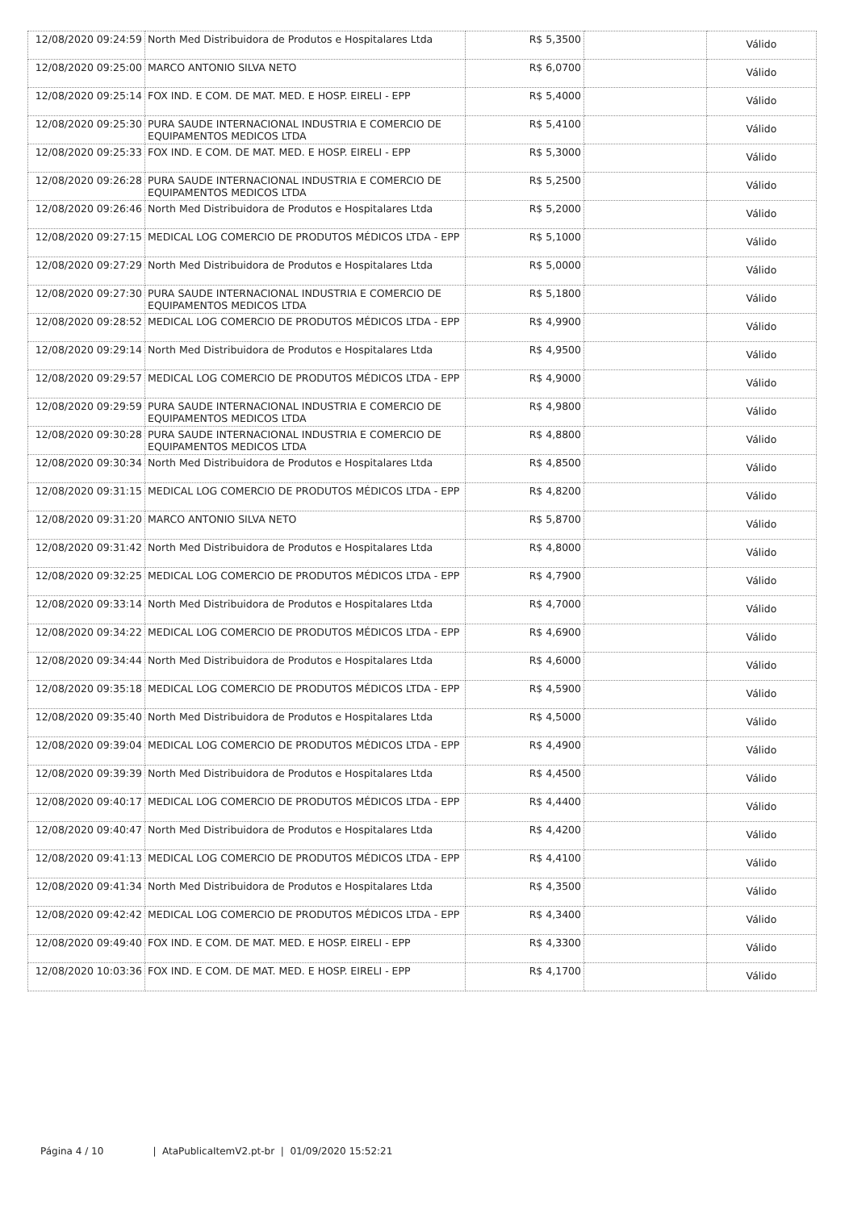| 12/08/2020 09:24:59 | North Med Distribuidora de Produtos e Hospitalares Ltda | R$ 5,3500 | | Válido |
| 12/08/2020 09:25:00 | MARCO ANTONIO SILVA NETO | R$ 6,0700 | | Válido |
| 12/08/2020 09:25:14 | FOX IND. E COM. DE MAT. MED. E HOSP. EIRELI - EPP | R$ 5,4000 | | Válido |
| 12/08/2020 09:25:30 | PURA SAUDE INTERNACIONAL INDUSTRIA E COMERCIO DE EQUIPAMENTOS MEDICOS LTDA | R$ 5,4100 | | Válido |
| 12/08/2020 09:25:33 | FOX IND. E COM. DE MAT. MED. E HOSP. EIRELI - EPP | R$ 5,3000 | | Válido |
| 12/08/2020 09:26:28 | PURA SAUDE INTERNACIONAL INDUSTRIA E COMERCIO DE EQUIPAMENTOS MEDICOS LTDA | R$ 5,2500 | | Válido |
| 12/08/2020 09:26:46 | North Med Distribuidora de Produtos e Hospitalares Ltda | R$ 5,2000 | | Válido |
| 12/08/2020 09:27:15 | MEDICAL LOG COMERCIO DE PRODUTOS MÉDICOS LTDA - EPP | R$ 5,1000 | | Válido |
| 12/08/2020 09:27:29 | North Med Distribuidora de Produtos e Hospitalares Ltda | R$ 5,0000 | | Válido |
| 12/08/2020 09:27:30 | PURA SAUDE INTERNACIONAL INDUSTRIA E COMERCIO DE EQUIPAMENTOS MEDICOS LTDA | R$ 5,1800 | | Válido |
| 12/08/2020 09:28:52 | MEDICAL LOG COMERCIO DE PRODUTOS MÉDICOS LTDA - EPP | R$ 4,9900 | | Válido |
| 12/08/2020 09:29:14 | North Med Distribuidora de Produtos e Hospitalares Ltda | R$ 4,9500 | | Válido |
| 12/08/2020 09:29:57 | MEDICAL LOG COMERCIO DE PRODUTOS MÉDICOS LTDA - EPP | R$ 4,9000 | | Válido |
| 12/08/2020 09:29:59 | PURA SAUDE INTERNACIONAL INDUSTRIA E COMERCIO DE EQUIPAMENTOS MEDICOS LTDA | R$ 4,9800 | | Válido |
| 12/08/2020 09:30:28 | PURA SAUDE INTERNACIONAL INDUSTRIA E COMERCIO DE EQUIPAMENTOS MEDICOS LTDA | R$ 4,8800 | | Válido |
| 12/08/2020 09:30:34 | North Med Distribuidora de Produtos e Hospitalares Ltda | R$ 4,8500 | | Válido |
| 12/08/2020 09:31:15 | MEDICAL LOG COMERCIO DE PRODUTOS MÉDICOS LTDA - EPP | R$ 4,8200 | | Válido |
| 12/08/2020 09:31:20 | MARCO ANTONIO SILVA NETO | R$ 5,8700 | | Válido |
| 12/08/2020 09:31:42 | North Med Distribuidora de Produtos e Hospitalares Ltda | R$ 4,8000 | | Válido |
| 12/08/2020 09:32:25 | MEDICAL LOG COMERCIO DE PRODUTOS MÉDICOS LTDA - EPP | R$ 4,7900 | | Válido |
| 12/08/2020 09:33:14 | North Med Distribuidora de Produtos e Hospitalares Ltda | R$ 4,7000 | | Válido |
| 12/08/2020 09:34:22 | MEDICAL LOG COMERCIO DE PRODUTOS MÉDICOS LTDA - EPP | R$ 4,6900 | | Válido |
| 12/08/2020 09:34:44 | North Med Distribuidora de Produtos e Hospitalares Ltda | R$ 4,6000 | | Válido |
| 12/08/2020 09:35:18 | MEDICAL LOG COMERCIO DE PRODUTOS MÉDICOS LTDA - EPP | R$ 4,5900 | | Válido |
| 12/08/2020 09:35:40 | North Med Distribuidora de Produtos e Hospitalares Ltda | R$ 4,5000 | | Válido |
| 12/08/2020 09:39:04 | MEDICAL LOG COMERCIO DE PRODUTOS MÉDICOS LTDA - EPP | R$ 4,4900 | | Válido |
| 12/08/2020 09:39:39 | North Med Distribuidora de Produtos e Hospitalares Ltda | R$ 4,4500 | | Válido |
| 12/08/2020 09:40:17 | MEDICAL LOG COMERCIO DE PRODUTOS MÉDICOS LTDA - EPP | R$ 4,4400 | | Válido |
| 12/08/2020 09:40:47 | North Med Distribuidora de Produtos e Hospitalares Ltda | R$ 4,4200 | | Válido |
| 12/08/2020 09:41:13 | MEDICAL LOG COMERCIO DE PRODUTOS MÉDICOS LTDA - EPP | R$ 4,4100 | | Válido |
| 12/08/2020 09:41:34 | North Med Distribuidora de Produtos e Hospitalares Ltda | R$ 4,3500 | | Válido |
| 12/08/2020 09:42:42 | MEDICAL LOG COMERCIO DE PRODUTOS MÉDICOS LTDA - EPP | R$ 4,3400 | | Válido |
| 12/08/2020 09:49:40 | FOX IND. E COM. DE MAT. MED. E HOSP. EIRELI - EPP | R$ 4,3300 | | Válido |
| 12/08/2020 10:03:36 | FOX IND. E COM. DE MAT. MED. E HOSP. EIRELI - EPP | R$ 4,1700 | | Válido |
Página 4 / 10 | AtaPublicaItemV2.pt-br | 01/09/2020 15:52:21